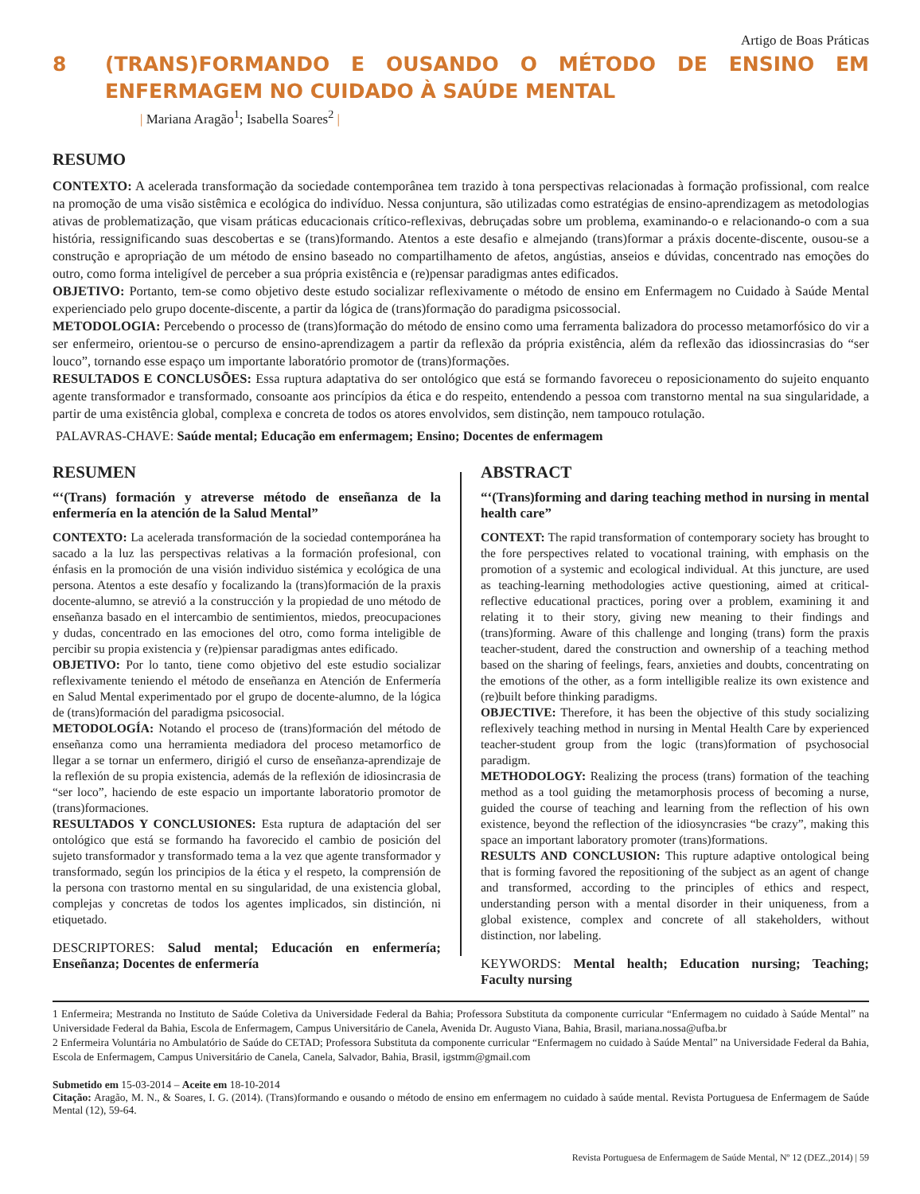Artigo de Boas Práticas
8 (TRANS)FORMANDO E OUSANDO O MÉTODO DE ENSINO EM ENFERMAGEM NO CUIDADO À SAÚDE MENTAL
| Mariana Aragão<sup>1</sup>; Isabella Soares<sup>2</sup> |
RESUMO
CONTEXTO: A acelerada transformação da sociedade contemporânea tem trazido à tona perspectivas relacionadas à formação profissional, com realce na promoção de uma visão sistêmica e ecológica do indivíduo. Nessa conjuntura, são utilizadas como estratégias de ensino-aprendizagem as metodologias ativas de problematização, que visam práticas educacionais crítico-reflexivas, debruçadas sobre um problema, examinando-o e relacionando-o com a sua história, ressignificando suas descobertas e se (trans)formando. Atentos a este desafio e almejando (trans)formar a práxis docente-discente, ousou-se a construção e apropriação de um método de ensino baseado no compartilhamento de afetos, angústias, anseios e dúvidas, concentrado nas emoções do outro, como forma inteligível de perceber a sua própria existência e (re)pensar paradigmas antes edificados.
OBJETIVO: Portanto, tem-se como objetivo deste estudo socializar reflexivamente o método de ensino em Enfermagem no Cuidado à Saúde Mental experienciado pelo grupo docente-discente, a partir da lógica de (trans)formação do paradigma psicossocial.
METODOLOGIA: Percebendo o processo de (trans)formação do método de ensino como uma ferramenta balizadora do processo metamorfósico do vir a ser enfermeiro, orientou-se o percurso de ensino-aprendizagem a partir da reflexão da própria existência, além da reflexão das idiossincrasias do “ser louco”, tornando esse espaço um importante laboratório promotor de (trans)formações.
RESULTADOS E CONCLUSÕES: Essa ruptura adaptativa do ser ontológico que está se formando favoreceu o reposicionamento do sujeito enquanto agente transformador e transformado, consoante aos princípios da ética e do respeito, entendendo a pessoa com transtorno mental na sua singularidade, a partir de uma existência global, complexa e concreta de todos os atores envolvidos, sem distinção, nem tampouco rotulação.
PALAVRAS-CHAVE: Saúde mental; Educação em enfermagem; Ensino; Docentes de enfermagem
RESUMEN
“‘(Trans) formación y atreverse método de enseñanza de la enfermería en la atención de la Salud Mental”
CONTEXTO: La acelerada transformación de la sociedad contemporánea ha sacado a la luz las perspectivas relativas a la formación profesional, con énfasis en la promoción de una visión individuo sistémica y ecológica de una persona. Atentos a este desafío y focalizando la (trans)formación de la praxis docente-alumno, se atrevió a la construcción y la propiedad de uno método de enseñanza basado en el intercambio de sentimientos, miedos, preocupaciones y dudas, concentrado en las emociones del otro, como forma inteligible de percibir su propia existencia y (re)piensar paradigmas antes edificado.
OBJETIVO: Por lo tanto, tiene como objetivo del este estudio socializar reflexivamente teniendo el método de enseñanza en Atención de Enfermería en Salud Mental experimentado por el grupo de docente-alumno, de la lógica de (trans)formación del paradigma psicosocial.
METODOLOGÍA: Notando el proceso de (trans)formación del método de enseñanza como una herramienta mediadora del proceso metamorfico de llegar a se tornar un enfermero, dirigió el curso de enseñanza-aprendizaje de la reflexión de su propia existencia, además de la reflexión de idiosincrasia de “ser loco”, haciendo de este espacio un importante laboratorio promotor de (trans)formaciones.
RESULTADOS Y CONCLUSIONES: Esta ruptura de adaptación del ser ontológico que está se formando ha favorecido el cambio de posición del sujeto transformador y transformado tema a la vez que agente transformador y transformado, según los principios de la ética y el respeto, la comprensión de la persona con trastorno mental en su singularidad, de una existencia global, complejas y concretas de todos los agentes implicados, sin distinción, ni etiquetado.
DESCRIPTORES: Salud mental; Educación en enfermería; Enseñanza; Docentes de enfermería
ABSTRACT
“‘(Trans)forming and daring teaching method in nursing in mental health care”
CONTEXT: The rapid transformation of contemporary society has brought to the fore perspectives related to vocational training, with emphasis on the promotion of a systemic and ecological individual. At this juncture, are used as teaching-learning methodologies active questioning, aimed at critical-reflective educational practices, poring over a problem, examining it and relating it to their story, giving new meaning to their findings and (trans)forming. Aware of this challenge and longing (trans) form the praxis teacher-student, dared the construction and ownership of a teaching method based on the sharing of feelings, fears, anxieties and doubts, concentrating on the emotions of the other, as a form intelligible realize its own existence and (re)built before thinking paradigms.
OBJECTIVE: Therefore, it has been the objective of this study socializing reflexively teaching method in nursing in Mental Health Care by experienced teacher-student group from the logic (trans)formation of psychosocial paradigm.
METHODOLOGY: Realizing the process (trans) formation of the teaching method as a tool guiding the metamorphosis process of becoming a nurse, guided the course of teaching and learning from the reflection of his own existence, beyond the reflection of the idiosyncrasies “be crazy”, making this space an important laboratory promoter (trans)formations.
RESULTS AND CONCLUSION: This rupture adaptive ontological being that is forming favored the repositioning of the subject as an agent of change and transformed, according to the principles of ethics and respect, understanding person with a mental disorder in their uniqueness, from a global existence, complex and concrete of all stakeholders, without distinction, nor labeling.
KEYWORDS: Mental health; Education nursing; Teaching; Faculty nursing
1 Enfermeira; Mestranda no Instituto de Saúde Coletiva da Universidade Federal da Bahia; Professora Substituta da componente curricular “Enfermagem no cuidado à Saúde Mental” na Universidade Federal da Bahia, Escola de Enfermagem, Campus Universitário de Canela, Avenida Dr. Augusto Viana, Bahia, Brasil, mariana.nossa@ufba.br
2 Enfermeira Voluntária no Ambulatório de Saúde do CETAD; Professora Substituta da componente curricular “Enfermagem no cuidado à Saúde Mental” na Universidade Federal da Bahia, Escola de Enfermagem, Campus Universitário de Canela, Canela, Salvador, Bahia, Brasil, igstmm@gmail.com
Submetido em 15-03-2014 – Aceite em 18-10-2014
Citação: Aragão, M. N., & Soares, I. G. (2014). (Trans)formando e ousando o método de ensino em enfermagem no cuidado à saúde mental. Revista Portuguesa de Enfermagem de Saúde Mental (12), 59-64.
Revista Portuguesa de Enfermagem de Saúde Mental, Nº 12 (DEZ.,2014) | 59